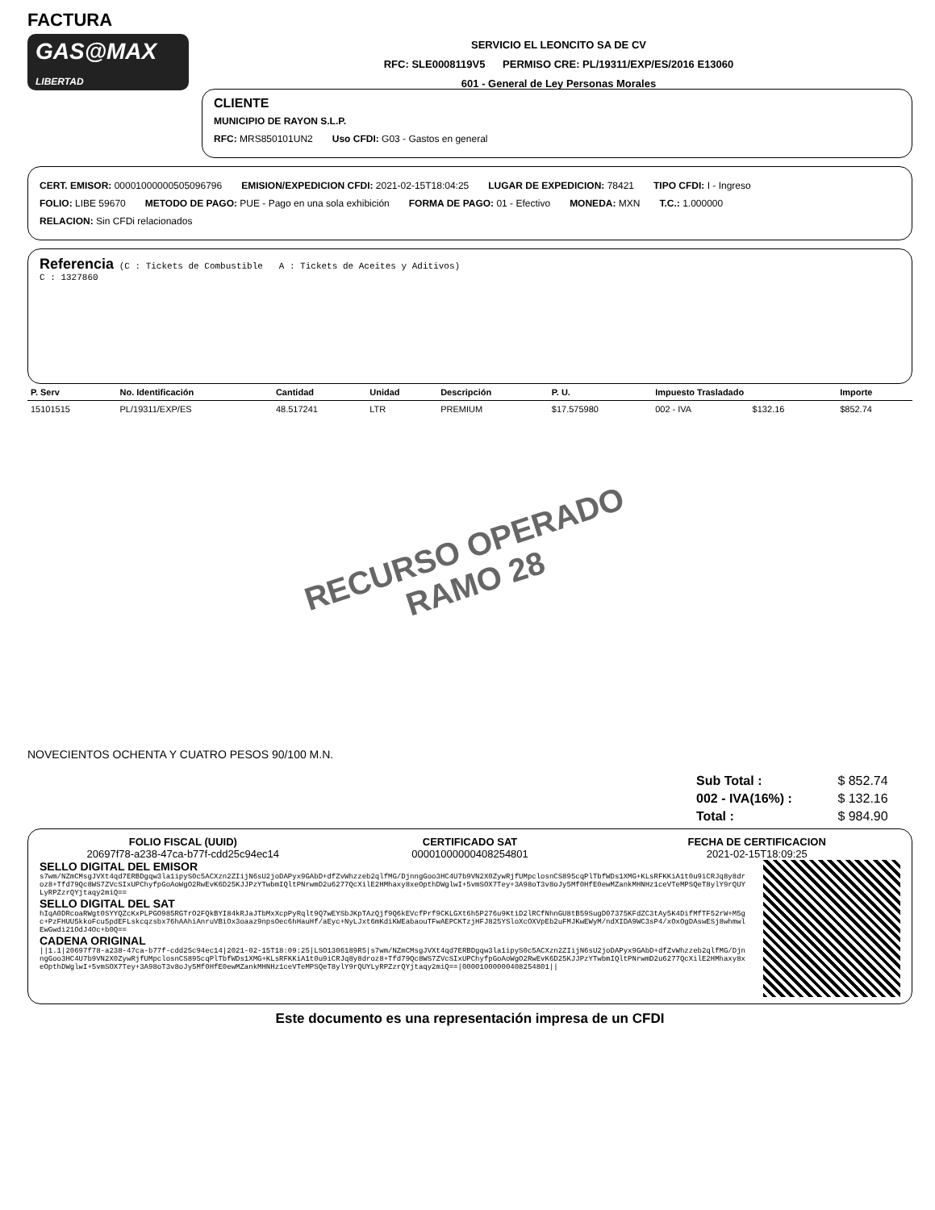FACTURA
GAS@MAX
LIBERTAD
SERVICIO EL LEONCITO SA DE CV
RFC: SLE0008119V5 PERMISO CRE: PL/19311/EXP/ES/2016 E13060
601 - General de Ley Personas Morales
CLIENTE
MUNICIPIO DE RAYON S.L.P.
RFC: MRS850101UN2 Uso CFDI: G03 - Gastos en general
CERT. EMISOR: 00001000000505096796 EMISION/EXPEDICION CFDI: 2021-02-15T18:04:25 LUGAR DE EXPEDICION: 78421 TIPO CFDI: I - Ingreso
FOLIO: LIBE 59670 METODO DE PAGO: PUE - Pago en una sola exhibición FORMA DE PAGO: 01 - Efectivo MONEDA: MXN T.C.: 1.000000
RELACION: Sin CFDi relacionados
Referencia
(C : Tickets de Combustible A : Tickets de Aceites y Aditivos)
C : 1327860
| P. Serv | No. Identificación | Cantidad | Unidad | Descripción | P. U. | Impuesto Trasladado | | Importe |
| --- | --- | --- | --- | --- | --- | --- | --- | --- |
| 15101515 | PL/19311/EXP/ES | 48.517241 | LTR | PREMIUM | $17.575980 | 002 - IVA | $132.16 | $852.74 |
RECURSO OPERADO
RAMO 28
NOVECIENTOS OCHENTA Y CUATRO PESOS 90/100 M.N.
| Sub Total : | $ 852.74 |
| 002 - IVA(16%) : | $ 132.16 |
| Total : | $ 984.90 |
FOLIO FISCAL (UUID)
20697f78-a238-47ca-b77f-cdd25c94ec14
CERTIFICADO SAT
00001000000408254801
FECHA DE CERTIFICACION
2021-02-15T18:09:25
SELLO DIGITAL DEL EMISOR
s7wm/NZmCMsgJVXt4qd7ERBDgqw3la1ipyS0c5ACXzn2ZIijN6sU2joDAPyx9GAbD+dfZvWhzzeb2qlfMG/DjnngGoo3HC4U7b9VN2X0ZywRjfUMpclosnCS895cqPlTbfWDs1XMG+KLsRFKKiA1t0u9iCRJq8y8droz8+Tfd79Qc8WS7ZVcSIxUPChyfpGoAoWgO2RwEvK6D25KJJPzYTwbmIQltPNrwmD2u6277QcXilE2HMhaxy8xeOpthDWglwI+5vmSOX7Tey+3A98oT3v8oJy5Mf0HfE0ewMZankMHNHz1ceVTeMPSQeT8ylY9rQUYLyRPZzrQYjtaqy2miQ==
SELLO DIGITAL DEL SAT
hIqA0DRcoaRWgt0SYYQZcKxPLPGO985RGTrO2FQkBYI84kRJaJTbMxXcpPyRqlt9Q7wEYSbJKpTAzQjf9Q6kEVcfPrf9CKLGXt6h5P276u9KtiD2lRCfNhnGU8tB59SugD07375KFdZC3tAy5K4DifMfTF52rW+M5gc+PzFHUU5kkoFcu5pdEFLskcqzsbx76hAAhiAnruVBiOx3oaaz9npsOec6hHauHf/aEyc+NyLJxt6mKdiKWEabaouTFwAEPCKTzjHFJ825YSloXcOXVpEb2uFMJKwEWyM/ndXIDA9WC3sP4/xOxOgDAswESj8whmwlEwGwdi21OdJ4Oc+b0Q==
CADENA ORIGINAL
||1.1|20697f78-a238-47ca-b77f-cdd25c94ec14|2021-02-15T18:09:25|LSO1306189R5|s7wm/NZmCMsgJVXt4qd7ERBDgqw3la1ipyS0c5ACXzn2ZIijN6sU2joDAPyx9GAbD+dfZvWhzzeb2qlfMG/DjnngGoo3HC4U7b9VN2X0ZywRjfUMpclosnCS895cqPlTbfWDs1XMG+KLsRFKKiA1t0u9iCRJq8y8droz8+Tfd79Qc8WS7ZVcSIxUPChyfpGoAoWgO2RwEvK6D25KJJPzYTwbmIQltPNrwmD2u6277QcXilE2HMhaxy8xeOpthDWglwI+5vmSOX7Tey+3A98oT3v8oJy5Mf0HfE0ewMZankMHNHz1ceVTeMPSQeT8ylY9rQUYLyRPZzrQYjtaqy2miQ==|00001000000408254801||
Este documento es una representación impresa de un CFDI